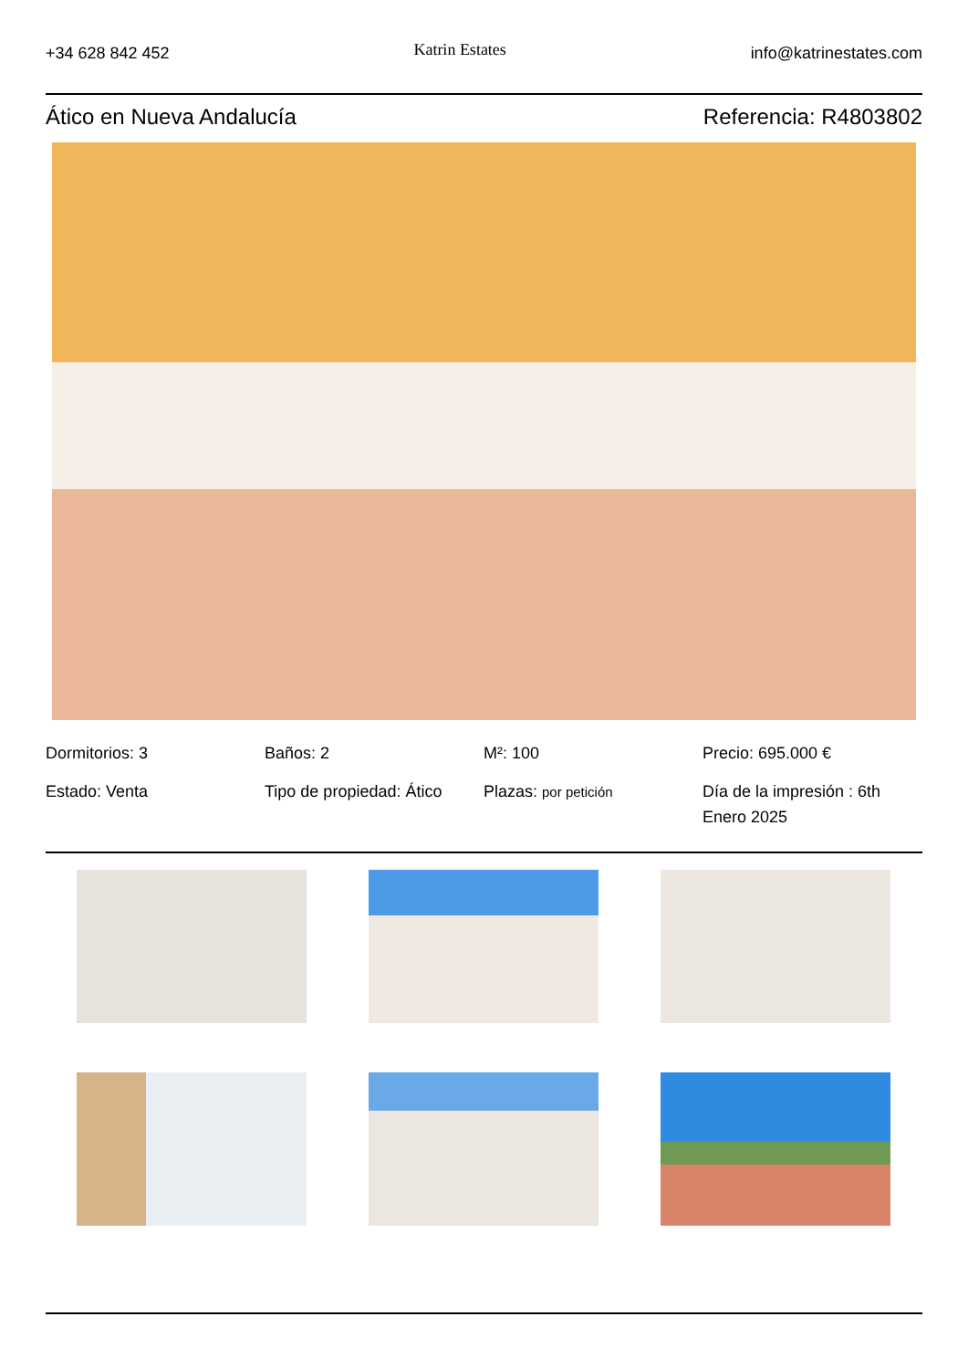+34 628 842 452 Katrin Estates info@katrinestates.com
Ático en Nueva Andalucía Referencia: R4803802
Dormitorios: 3
Baños: 2
M²: 100
Precio: 695.000 €
Estado: Venta
Tipo de propiedad: Ático
Plazas: por petición
Día de la impresión : 6th Enero 2025